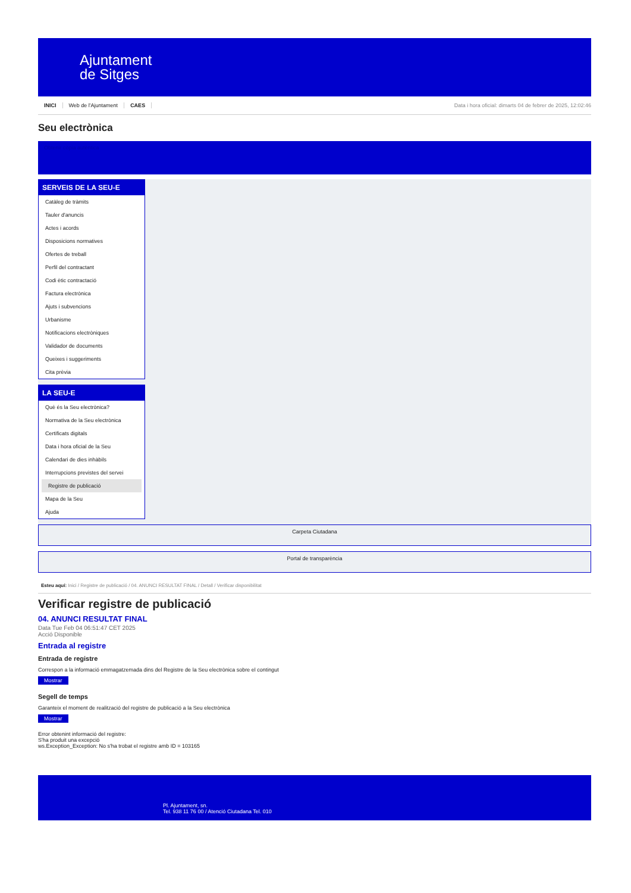Ajuntament
de Sitges
INICI Web de l'Ajuntament CAES
Data i hora oficial: dimarts 04 de febrer de 2025, 12:02:46
Seu electrònica
Obtenir còpia autèntica
SERVEIS DE LA SEU-E
Catàleg de tràmits
Tauler d'anuncis
Actes i acords
Disposicions normatives
Ofertes de treball
Perfil del contractant
Codi ètic contractació
Factura electrònica
Ajuts i subvencions
Urbanisme
Notificacions electròniques
Validador de documents
Queixes i suggeriments
Cita prèvia
LA SEU-E
Què és la Seu electrònica?
Normativa de la Seu electrònica
Certificats digitals
Data i hora oficial de la Seu
Calendari de dies inhàbils
Interrupcions previstes del servei
Registre de publicació
Mapa de la Seu
Ajuda
Carpeta Ciutadana
Portal de transparència
Esteu aquí: Inici / Registre de publicació / 04. ANUNCI RESULTAT FINAL / Detall / Verificar disponibilitat
Verificar registre de publicació
04. ANUNCI RESULTAT FINAL
Data Tue Feb 04 06:51:47 CET 2025
Acció Disponible
Entrada al registre
Entrada de registre
Correspon a la informació emmagatzemada dins del Registre de la Seu electrònica sobre el contingut
Mostrar
Segell de temps
Garanteix el moment de realització del registre de publicació a la Seu electrònica
Mostrar
Error obtenint informació del registre:
S'ha produit una excepció
ws.Exception_Exception: No s'ha trobat el registre amb ID = 103165
Pl. Ajuntament, sn.
Tel. 938 11 76 00 / Atenció Ciutadana Tel. 010